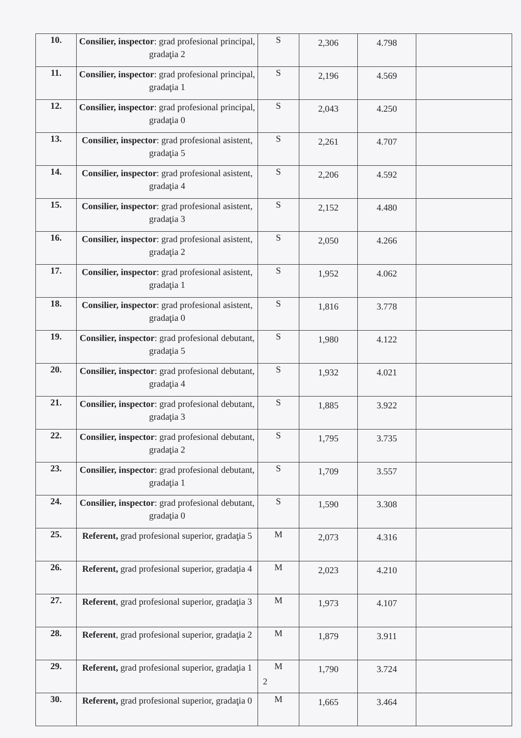| 10. | Consilier, inspector : grad profesional principal, gradaţia 2 | S | 2,306 | 4.798 | |
| 11. | Consilier, inspector : grad profesional principal, gradaţia 1 | S | 2,196 | 4.569 | |
| 12. | Consilier, inspector : grad profesional principal, gradaţia 0 | S | 2,043 | 4.250 | |
| 13. | Consilier, inspector : grad profesional asistent, gradaţia 5 | S | 2,261 | 4.707 | |
| 14. | Consilier, inspector : grad profesional asistent, gradaţia 4 | S | 2,206 | 4.592 | |
| 15. | Consilier, inspector : grad profesional asistent, gradaţia 3 | S | 2,152 | 4.480 | |
| 16. | Consilier, inspector : grad profesional asistent, gradaţia 2 | S | 2,050 | 4.266 | |
| 17. | Consilier, inspector : grad profesional asistent, gradaţia 1 | S | 1,952 | 4.062 | |
| 18. | Consilier, inspector : grad profesional asistent, gradaţia 0 | S | 1,816 | 3.778 | |
| 19. | Consilier, inspector : grad profesional debutant, gradaţia 5 | S | 1,980 | 4.122 | |
| 20. | Consilier, inspector : grad profesional debutant, gradaţia 4 | S | 1,932 | 4.021 | |
| 21. | Consilier, inspector : grad profesional debutant, gradaţia 3 | S | 1,885 | 3.922 | |
| 22. | Consilier, inspector : grad profesional debutant, gradaţia 2 | S | 1,795 | 3.735 | |
| 23. | Consilier, inspector : grad profesional debutant, gradaţia 1 | S | 1,709 | 3.557 | |
| 24. | Consilier, inspector : grad profesional debutant, gradaţia 0 | S | 1,590 | 3.308 | |
| 25. | Referent, grad profesional superior, gradaţia 5 | M | 2,073 | 4.316 | |
| 26. | Referent, grad profesional superior, gradaţia 4 | M | 2,023 | 4.210 | |
| 27. | Referent , grad profesional superior, gradaţia 3 | M | 1,973 | 4.107 | |
| 28. | Referent , grad profesional superior, gradaţia 2 | M | 1,879 | 3.911 | |
| 29. | Referent, grad profesional superior, gradaţia 1 | M | 1,790 | 3.724 | |
| 30. | Referent, grad profesional superior, gradaţia 0 | M | 1,665 | 3.464 | |
2